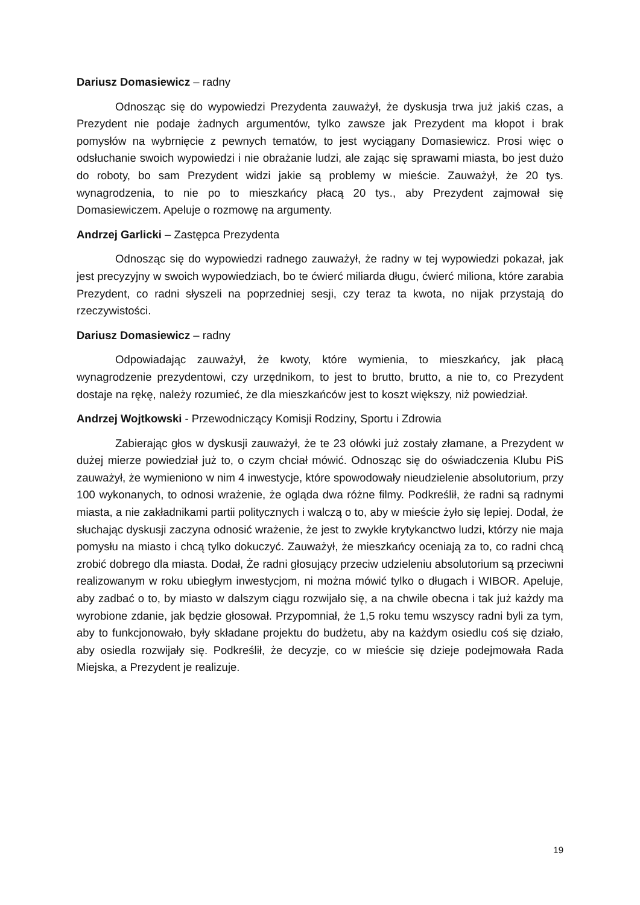Dariusz Domasiewicz – radny
Odnosząc się do wypowiedzi Prezydenta zauważył, że dyskusja trwa już jakiś czas, a Prezydent nie podaje żadnych argumentów, tylko zawsze jak Prezydent ma kłopot i brak pomysłów na wybrnięcie z pewnych tematów, to jest wyciągany Domasiewicz. Prosi więc o odsłuchanie swoich wypowiedzi i nie obrażanie ludzi, ale zając się sprawami miasta, bo jest dużo do roboty, bo sam Prezydent widzi jakie są problemy w mieście. Zauważył, że 20 tys. wynagrodzenia, to nie po to mieszkańcy płacą 20 tys., aby Prezydent zajmował się Domasiewiczem. Apeluje o rozmowę na argumenty.
Andrzej Garlicki – Zastępca Prezydenta
Odnosząc się do wypowiedzi radnego zauważył, że radny w tej wypowiedzi pokazał, jak jest precyzyjny w swoich wypowiedziach, bo te ćwierć miliarda długu, ćwierć miliona, które zarabia Prezydent, co radni słyszeli na poprzedniej sesji, czy teraz ta kwota, no nijak przystają do rzeczywistości.
Dariusz Domasiewicz – radny
Odpowiadając zauważył, że kwoty, które wymienia, to mieszkańcy, jak płacą wynagrodzenie prezydentowi, czy urzędnikom, to jest to brutto, brutto, a nie to, co Prezydent dostaje na rękę, należy rozumieć, że dla mieszkańców jest to koszt większy, niż powiedział.
Andrzej Wojtkowski - Przewodniczący Komisji Rodziny, Sportu i Zdrowia
Zabierając głos w dyskusji zauważył, że te 23 ołówki już zostały złamane, a Prezydent w dużej mierze powiedział już to, o czym chciał mówić. Odnosząc się do oświadczenia Klubu PiS zauważył, że wymieniono w nim 4 inwestycje, które spowodowały nieudzielenie absolutorium, przy 100 wykonanych, to odnosi wrażenie, że ogląda dwa różne filmy. Podkreślił, że radni są radnymi miasta, a nie zakładnikami partii politycznych i walczą o to, aby w mieście żyło się lepiej. Dodał, że słuchając dyskusji zaczyna odnosić wrażenie, że jest to zwykłe krytykanctwo ludzi, którzy nie maja pomysłu na miasto i chcą tylko dokuczyć. Zauważył, że mieszkańcy oceniają za to, co radni chcą zrobić dobrego dla miasta. Dodał, Że radni głosujący przeciw udzieleniu absolutorium są przeciwni realizowanym w roku ubiegłym inwestycjom, ni można mówić tylko o długach i WIBOR. Apeluje, aby zadbać o to, by miasto w dalszym ciągu rozwijało się, a na chwile obecna i tak już każdy ma wyrobione zdanie, jak będzie głosował. Przypomniał, że 1,5 roku temu wszyscy radni byli za tym, aby to funkcjonowało, były składane projektu do budżetu, aby na każdym osiedlu coś się działo, aby osiedla rozwijały się. Podkreślił, że decyzje, co w mieście się dzieje podejmowała Rada Miejska, a Prezydent je realizuje.
19